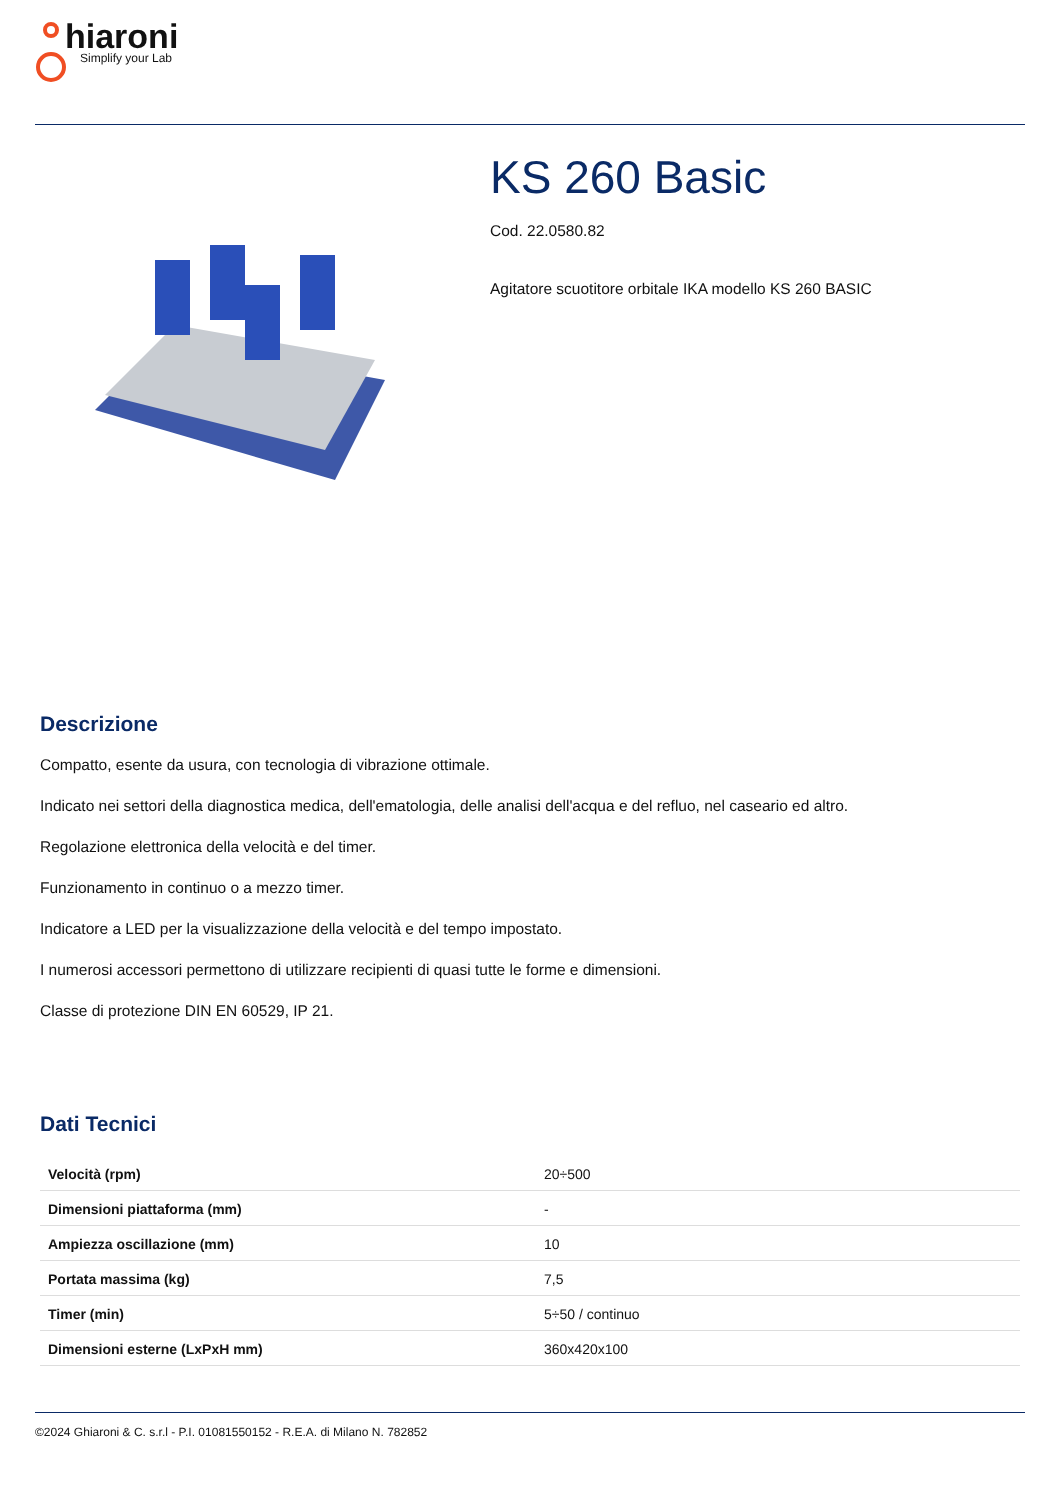hiaroni
Simplify your Lab
KS 260 Basic
Cod. 22.0580.82
Agitatore scuotitore orbitale IKA modello KS 260 BASIC
Descrizione
Compatto, esente da usura, con tecnologia di vibrazione ottimale.
Indicato nei settori della diagnostica medica, dell'ematologia, delle analisi dell'acqua e del refluo, nel caseario ed altro.
Regolazione elettronica della velocità e del timer.
Funzionamento in continuo o a mezzo timer.
Indicatore a LED per la visualizzazione della velocità e del tempo impostato.
I numerosi accessori permettono di utilizzare recipienti di quasi tutte le forme e dimensioni.
Classe di protezione DIN EN 60529, IP 21.
Dati Tecnici
| Velocità (rpm) | 20÷500 |
| Dimensioni piattaforma (mm) | - |
| Ampiezza oscillazione (mm) | 10 |
| Portata massima (kg) | 7,5 |
| Timer (min) | 5÷50 / continuo |
| Dimensioni esterne (LxPxH mm) | 360x420x100 |
©2024 Ghiaroni & C. s.r.l - P.I. 01081550152 - R.E.A. di Milano N. 782852